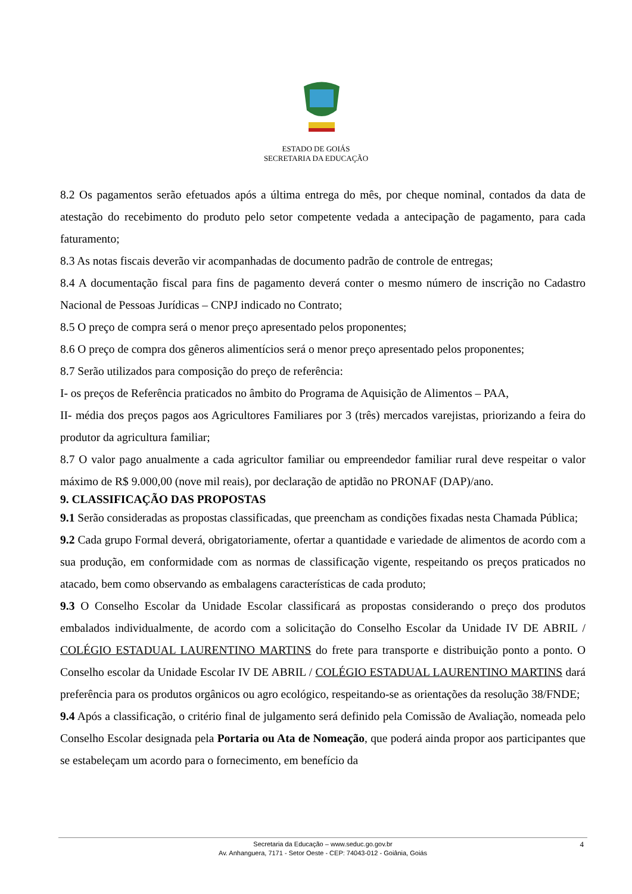ESTADO DE GOIÁS
SECRETARIA DA EDUCAÇÃO
8.2 Os pagamentos serão efetuados após a última entrega do mês, por cheque nominal, contados da data de atestação do recebimento do produto pelo setor competente vedada a antecipação de pagamento, para cada faturamento;
8.3 As notas fiscais deverão vir acompanhadas de documento padrão de controle de entregas;
8.4 A documentação fiscal para fins de pagamento deverá conter o mesmo número de inscrição no Cadastro Nacional de Pessoas Jurídicas – CNPJ indicado no Contrato;
8.5 O preço de compra será o menor preço apresentado pelos proponentes;
8.6 O preço de compra dos gêneros alimentícios será o menor preço apresentado pelos proponentes;
8.7 Serão utilizados para composição do preço de referência:
I- os preços de Referência praticados no âmbito do Programa de Aquisição de Alimentos – PAA,
II- média dos preços pagos aos Agricultores Familiares por 3 (três) mercados varejistas, priorizando a feira do produtor da agricultura familiar;
8.7 O valor pago anualmente a cada agricultor familiar ou empreendedor familiar rural deve respeitar o valor máximo de R$ 9.000,00 (nove mil reais), por declaração de aptidão no PRONAF (DAP)/ano.
9. CLASSIFICAÇÃO DAS PROPOSTAS
9.1 Serão consideradas as propostas classificadas, que preencham as condições fixadas nesta Chamada Pública;
9.2 Cada grupo Formal deverá, obrigatoriamente, ofertar a quantidade e variedade de alimentos de acordo com a sua produção, em conformidade com as normas de classificação vigente, respeitando os preços praticados no atacado, bem como observando as embalagens características de cada produto;
9.3 O Conselho Escolar da Unidade Escolar classificará as propostas considerando o preço dos produtos embalados individualmente, de acordo com a solicitação do Conselho Escolar da Unidade IV DE ABRIL / COLÉGIO ESTADUAL LAURENTINO MARTINS do frete para transporte e distribuição ponto a ponto. O Conselho escolar da Unidade Escolar IV DE ABRIL / COLÉGIO ESTADUAL LAURENTINO MARTINS dará preferência para os produtos orgânicos ou agro ecológico, respeitando-se as orientações da resolução 38/FNDE;
9.4 Após a classificação, o critério final de julgamento será definido pela Comissão de Avaliação, nomeada pelo Conselho Escolar designada pela Portaria ou Ata de Nomeação, que poderá ainda propor aos participantes que se estabeleçam um acordo para o fornecimento, em benefício da
Secretaria da Educação – www.seduc.go.gov.br
Av. Anhanguera, 7171 - Setor Oeste - CEP: 74043-012 - Goiânia, Goiás
4